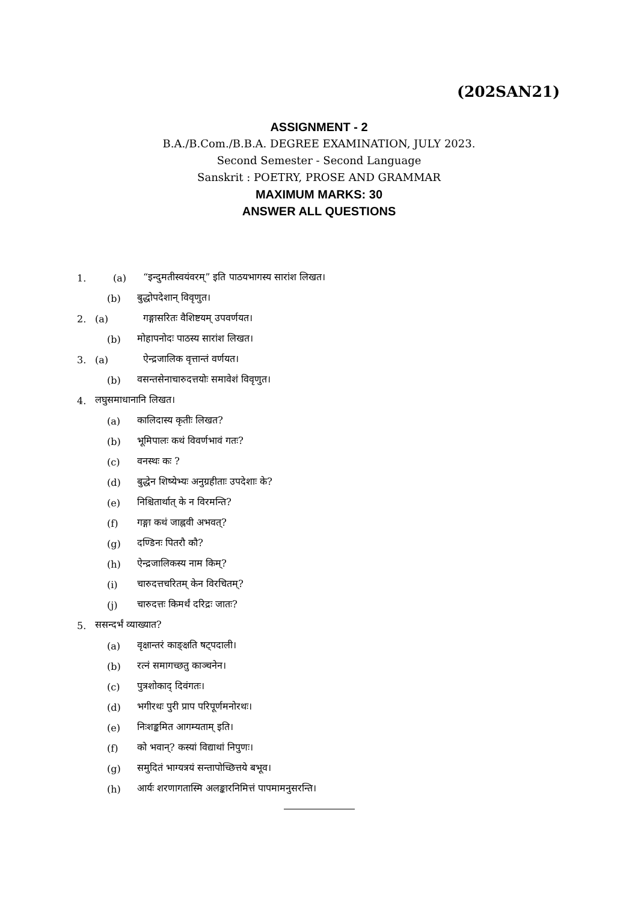(202SAN21)
ASSIGNMENT - 2
B.A./B.Com./B.B.A. DEGREE EXAMINATION, JULY 2023.
Second Semester - Second Language
Sanskrit : POETRY, PROSE AND GRAMMAR
MAXIMUM MARKS: 30
ANSWER ALL QUESTIONS
1. (a) “इन्दुमतीस्वयंवरम्” इति पाठयभागस्य सारांश लिखत।
(b) बुद्धोपदेशान् विवृणुत।
2. (a) गङ्गासरितः वैशिष्टयम् उपवर्णयत।
(b) मोहापनोदः पाठस्य सारांश लिखत।
3. (a) ऐन्द्रजालिक वृत्तान्तं वर्णयत।
(b) वसन्तसेनाचारुदत्तयोः समावेशं विवृणुत।
4. लघुसमाधानानि लिखत।
(a) कालिदास्य कृतीः लिखत?
(b) भूमिपालः कथं विवर्णभावं गतः?
(c) वनस्थः कः ?
(d) बुद्धेन शिष्येभ्यः अनुग्रहीताः उपदेशाः के?
(e) निश्चितार्थात् के न विरमन्ति?
(f) गङ्गा कथं जाह्नवी अभवत्?
(g) दण्डिनः पितरौ कौ?
(h) ऐन्द्रजालिकस्य नाम किम्?
(i) चारुदत्तचरितम् केन विरचितम्?
(j) चारुदत्तः किमर्थं दरिद्रः जातः?
5. ससन्दर्भं व्याख्यात?
(a) वृक्षान्तरं काङ्क्षति षट्पदाली।
(b) रत्नं समागच्छतु काञ्चनेन।
(c) पुत्रशोकाद् दिवंगतः।
(d) भगीरथः पुरी प्राप परिपूर्णमनोरथः।
(e) निःशङ्कमित आगम्यताम् इति।
(f) को भवान्? कस्यां विद्याथां निपुणः।
(g) समुदितं भाग्यत्रयं सन्तापोच्छित्तये बभूव।
(h) आर्यः शरणागतास्मि अलङ्कारनिमित्तं पापमामनुसरन्ति।